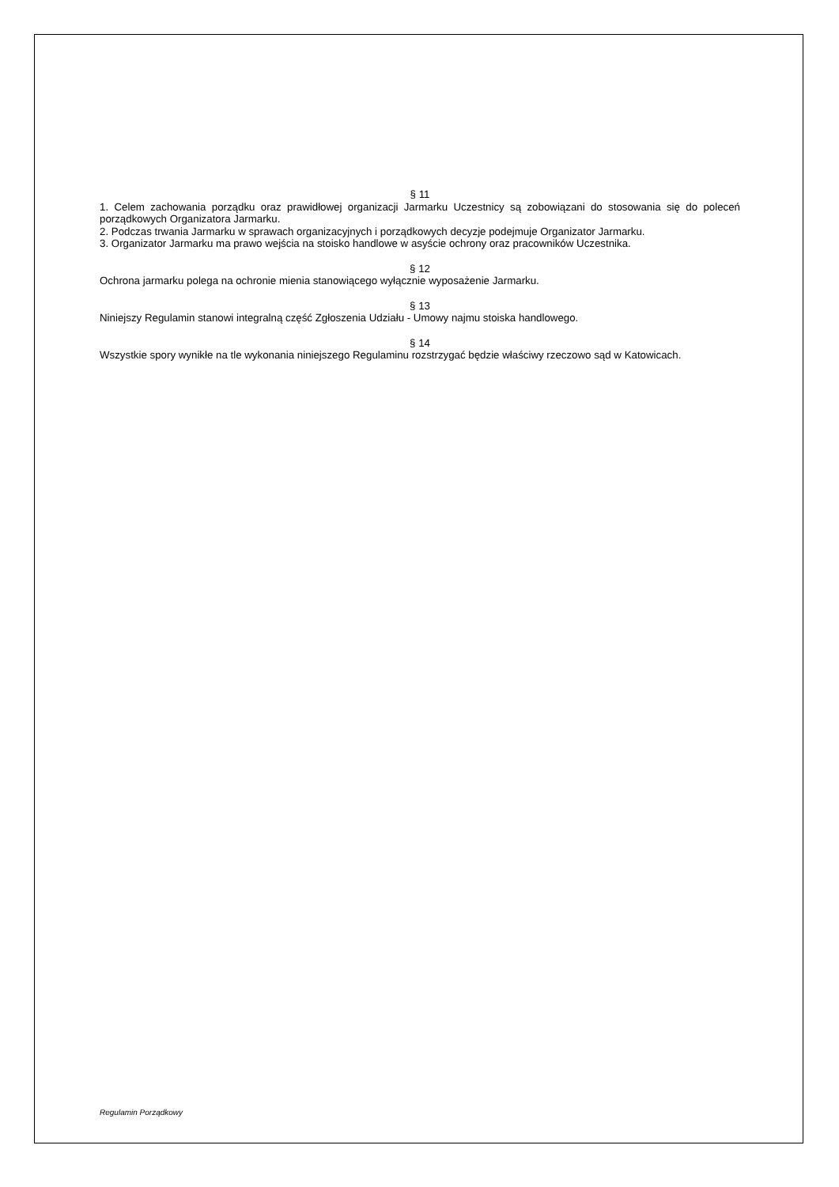§ 11
1. Celem zachowania porządku oraz prawidłowej organizacji Jarmarku Uczestnicy są zobowiązani do stosowania się do poleceń porządkowych Organizatora Jarmarku.
2. Podczas trwania Jarmarku w sprawach organizacyjnych i porządkowych decyzje podejmuje Organizator Jarmarku.
3. Organizator Jarmarku ma prawo wejścia na stoisko handlowe w asyście ochrony oraz pracowników Uczestnika.
§ 12
Ochrona jarmarku polega na ochronie mienia stanowiącego wyłącznie wyposażenie Jarmarku.
§ 13
Niniejszy Regulamin stanowi integralną część Zgłoszenia Udziału - Umowy najmu stoiska handlowego.
§ 14
Wszystkie spory wynikłe na tle wykonania niniejszego Regulaminu rozstrzygać będzie właściwy rzeczowo sąd w Katowicach.
Regulamin Porządkowy